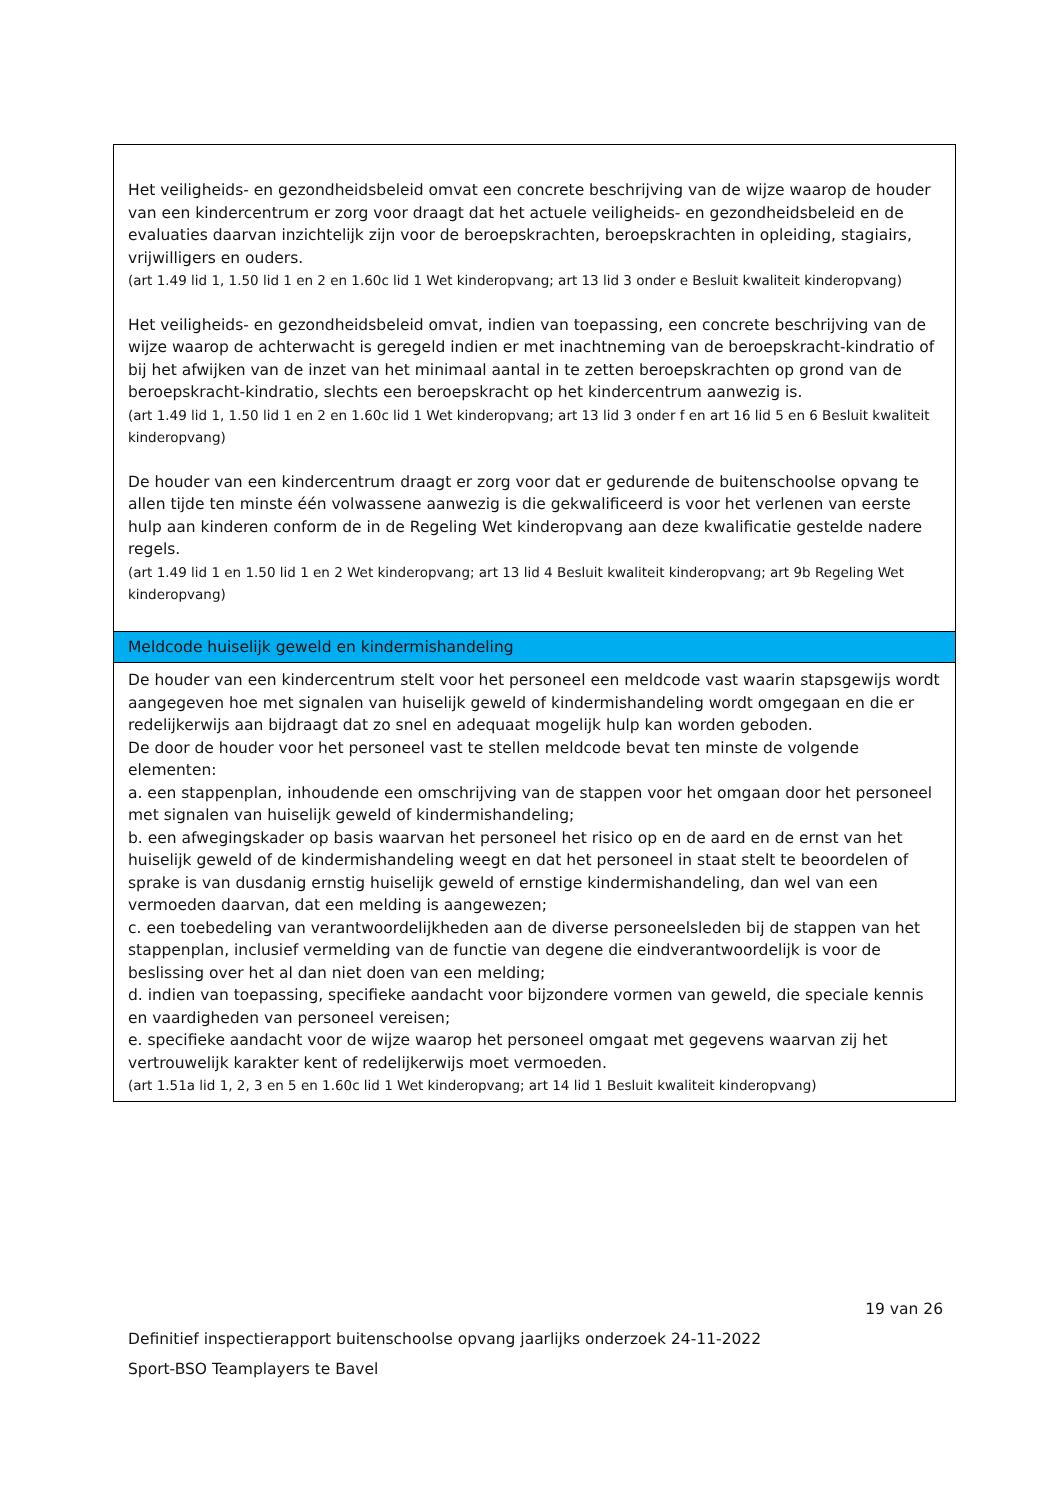| Het veiligheids- en gezondheidsbeleid omvat een concrete beschrijving van de wijze waarop de houder van een kindercentrum er zorg voor draagt dat het actuele veiligheids- en gezondheidsbeleid en de evaluaties daarvan inzichtelijk zijn voor de beroepskrachten, beroepskrachten in opleiding, stagiairs, vrijwilligers en ouders. (art 1.49 lid 1, 1.50 lid 1 en 2 en 1.60c lid 1 Wet kinderopvang; art 13 lid 3 onder e Besluit kwaliteit kinderopvang) Het veiligheids- en gezondheidsbeleid omvat, indien van toepassing, een concrete beschrijving van de wijze waarop de achterwacht is geregeld indien er met inachtneming van de beroepskracht-kindratio of bij het afwijken van de inzet van het minimaal aantal in te zetten beroepskrachten op grond van de beroepskracht-kindratio, slechts een beroepskracht op het kindercentrum aanwezig is. (art 1.49 lid 1, 1.50 lid 1 en 2 en 1.60c lid 1 Wet kinderopvang; art 13 lid 3 onder f en art 16 lid 5 en 6 Besluit kwaliteit kinderopvang) De houder van een kindercentrum draagt er zorg voor dat er gedurende de buitenschoolse opvang te allen tijde ten minste één volwassene aanwezig is die gekwalificeerd is voor het verlenen van eerste hulp aan kinderen conform de in de Regeling Wet kinderopvang aan deze kwalificatie gestelde nadere regels. (art 1.49 lid 1 en 1.50 lid 1 en 2 Wet kinderopvang; art 13 lid 4 Besluit kwaliteit kinderopvang; art 9b Regeling Wet kinderopvang) |
| Meldcode huiselijk geweld en kindermishandeling |
| De houder van een kindercentrum stelt voor het personeel een meldcode vast waarin stapsgewijs wordt aangegeven hoe met signalen van huiselijk geweld of kindermishandeling wordt omgegaan en die er redelijkerwijs aan bijdraagt dat zo snel en adequaat mogelijk hulp kan worden geboden. De door de houder voor het personeel vast te stellen meldcode bevat ten minste de volgende elementen: a. een stappenplan, inhoudende een omschrijving van de stappen voor het omgaan door het personeel met signalen van huiselijk geweld of kindermishandeling; b. een afwegingskader op basis waarvan het personeel het risico op en de aard en de ernst van het huiselijk geweld of de kindermishandeling weegt en dat het personeel in staat stelt te beoordelen of sprake is van dusdanig ernstig huiselijk geweld of ernstige kindermishandeling, dan wel van een vermoeden daarvan, dat een melding is aangewezen; c. een toebedeling van verantwoordelijkheden aan de diverse personeelsleden bij de stappen van het stappenplan, inclusief vermelding van de functie van degene die eindverantwoordelijk is voor de beslissing over het al dan niet doen van een melding; d. indien van toepassing, specifieke aandacht voor bijzondere vormen van geweld, die speciale kennis en vaardigheden van personeel vereisen; e. specifieke aandacht voor de wijze waarop het personeel omgaat met gegevens waarvan zij het vertrouwelijk karakter kent of redelijkerwijs moet vermoeden. (art 1.51a lid 1, 2, 3 en 5 en 1.60c lid 1 Wet kinderopvang; art 14 lid 1 Besluit kwaliteit kinderopvang) |
19 van 26
Definitief inspectierapport buitenschoolse opvang jaarlijks onderzoek 24-11-2022
Sport-BSO Teamplayers te Bavel